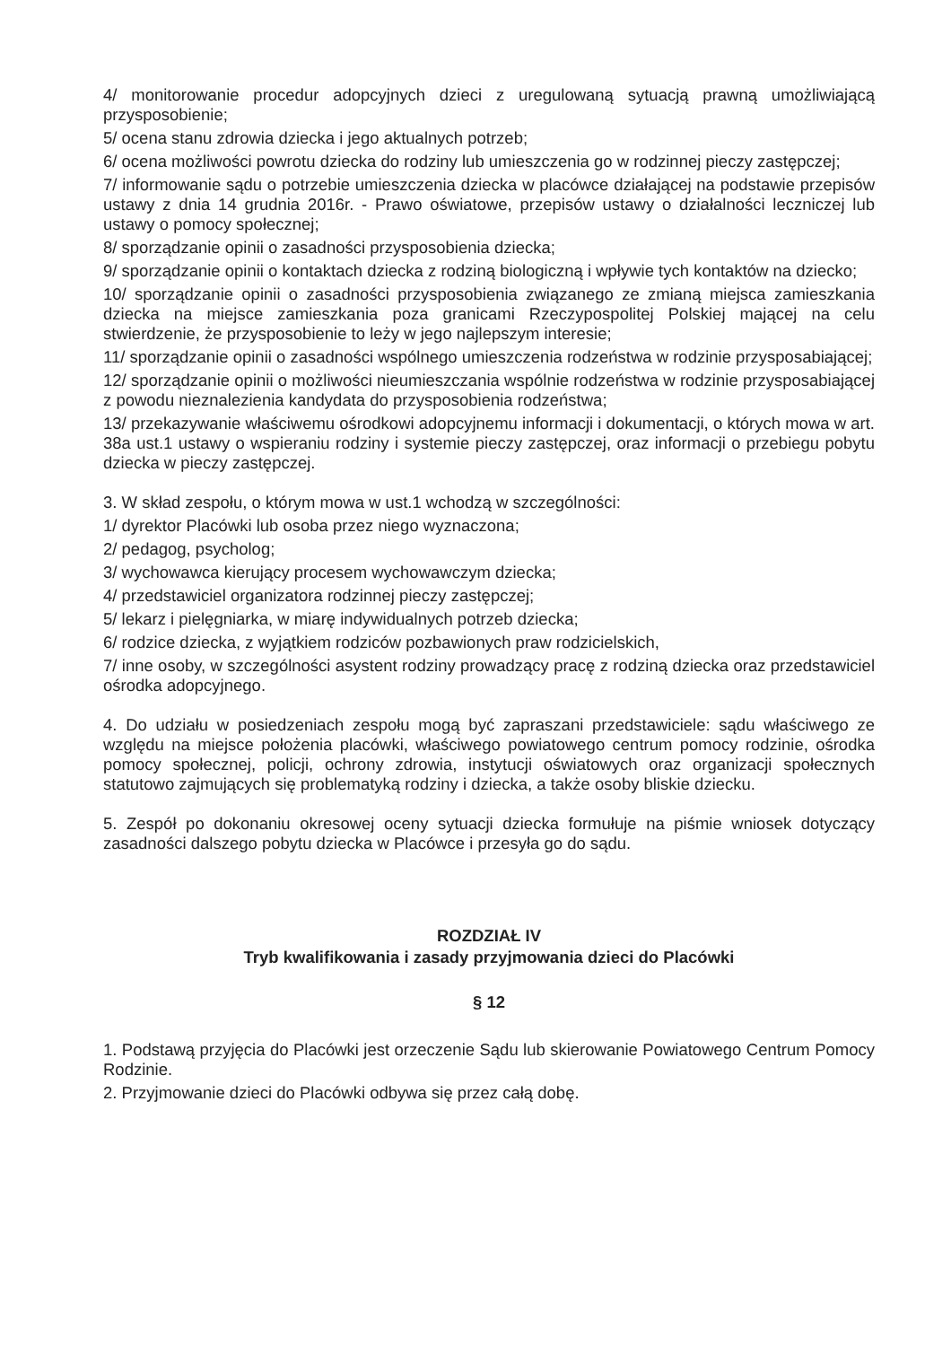4/ monitorowanie procedur adopcyjnych dzieci z uregulowaną sytuacją prawną umożliwiającą przysposobienie;
5/ ocena stanu zdrowia dziecka i jego aktualnych potrzeb;
6/ ocena możliwości powrotu dziecka do rodziny lub umieszczenia go w rodzinnej pieczy zastępczej;
7/ informowanie sądu o potrzebie umieszczenia dziecka w placówce działającej na podstawie przepisów ustawy z dnia 14 grudnia 2016r. - Prawo oświatowe, przepisów ustawy o działalności leczniczej lub ustawy o pomocy społecznej;
8/ sporządzanie opinii o zasadności przysposobienia dziecka;
9/ sporządzanie opinii o kontaktach dziecka z rodziną biologiczną i wpływie tych kontaktów na dziecko;
10/ sporządzanie opinii o zasadności przysposobienia związanego ze zmianą miejsca zamieszkania dziecka na miejsce zamieszkania poza granicami Rzeczypospolitej Polskiej mającej na celu stwierdzenie, że przysposobienie to leży w jego najlepszym interesie;
11/ sporządzanie opinii o zasadności wspólnego umieszczenia rodzeństwa w rodzinie przysposabiającej;
12/ sporządzanie opinii o możliwości nieumieszczania wspólnie rodzeństwa w rodzinie przysposabiającej z powodu nieznalezienia kandydata do przysposobienia rodzeństwa;
13/ przekazywanie właściwemu ośrodkowi adopcyjnemu informacji i dokumentacji, o których mowa w art. 38a ust.1 ustawy o wspieraniu rodziny i systemie pieczy zastępczej, oraz informacji o przebiegu pobytu dziecka w pieczy zastępczej.
3. W skład zespołu, o którym mowa w ust.1 wchodzą w szczególności:
1/ dyrektor Placówki lub osoba przez niego wyznaczona;
2/ pedagog, psycholog;
3/ wychowawca kierujący procesem wychowawczym dziecka;
4/ przedstawiciel organizatora rodzinnej pieczy zastępczej;
5/ lekarz i pielęgniarka, w miarę indywidualnych potrzeb dziecka;
6/ rodzice dziecka, z wyjątkiem rodziców pozbawionych praw rodzicielskich,
7/ inne osoby, w szczególności asystent rodziny prowadzący pracę z rodziną dziecka oraz przedstawiciel ośrodka adopcyjnego.
4. Do udziału w posiedzeniach zespołu mogą być zapraszani przedstawiciele: sądu właściwego ze względu na miejsce położenia placówki, właściwego powiatowego centrum pomocy rodzinie, ośrodka pomocy społecznej, policji, ochrony zdrowia, instytucji oświatowych oraz organizacji społecznych statutowo zajmujących się problematyką rodziny i dziecka, a także osoby bliskie dziecku.
5. Zespół po dokonaniu okresowej oceny sytuacji dziecka formułuje na piśmie wniosek dotyczący zasadności dalszego pobytu dziecka w Placówce i przesyła go do sądu.
ROZDZIAŁ IV
Tryb kwalifikowania i zasady przyjmowania dzieci do Placówki
§ 12
1. Podstawą przyjęcia do Placówki jest orzeczenie Sądu lub skierowanie Powiatowego Centrum Pomocy Rodzinie.
2. Przyjmowanie dzieci do Placówki odbywa się przez całą dobę.